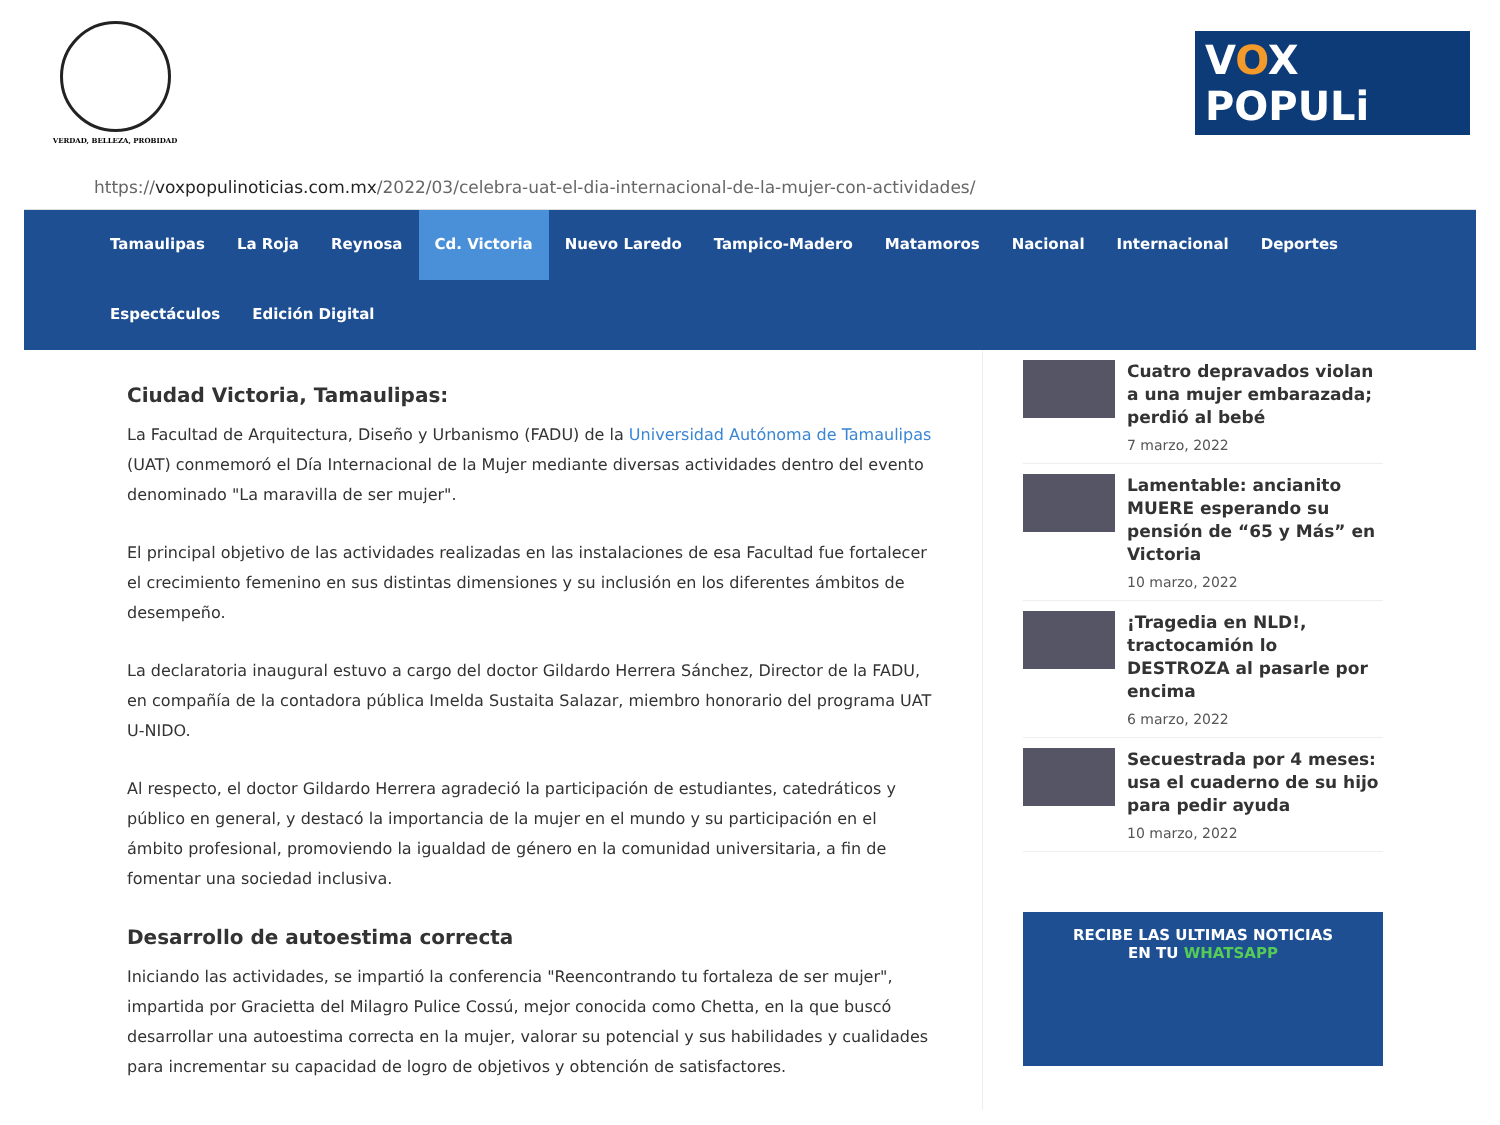VERDAD, BELLEZA, PROBIDAD
VOX POPULi
https:// voxpopulinoticias.com.mx /2022/03/celebra-uat-el-dia-internacional-de-la-mujer-con-actividades/
Tamaulipas La Roja Reynosa Cd. Victoria Nuevo Laredo Tampico-Madero Matamoros Nacional Internacional Deportes Espectáculos Edición Digital
Ciudad Victoria, Tamaulipas:
La Facultad de Arquitectura, Diseño y Urbanismo (FADU) de la Universidad Autónoma de Tamaulipas (UAT) conmemoró el Día Internacional de la Mujer mediante diversas actividades dentro del evento denominado "La maravilla de ser mujer".
El principal objetivo de las actividades realizadas en las instalaciones de esa Facultad fue fortalecer el crecimiento femenino en sus distintas dimensiones y su inclusión en los diferentes ámbitos de desempeño.
La declaratoria inaugural estuvo a cargo del doctor Gildardo Herrera Sánchez, Director de la FADU, en compañía de la contadora pública Imelda Sustaita Salazar, miembro honorario del programa UAT U-NIDO.
Al respecto, el doctor Gildardo Herrera agradeció la participación de estudiantes, catedráticos y público en general, y destacó la importancia de la mujer en el mundo y su participación en el ámbito profesional, promoviendo la igualdad de género en la comunidad universitaria, a fin de fomentar una sociedad inclusiva.
Desarrollo de autoestima correcta
Iniciando las actividades, se impartió la conferencia "Reencontrando tu fortaleza de ser mujer", impartida por Gracietta del Milagro Pulice Cossú, mejor conocida como Chetta, en la que buscó desarrollar una autoestima correcta en la mujer, valorar su potencial y sus habilidades y cualidades para incrementar su capacidad de logro de objetivos y obtención de satisfactores.
Cuatro depravados violan a una mujer embarazada; perdió al bebé
7 marzo, 2022
Lamentable: ancianito MUERE esperando su pensión de “65 y Más” en Victoria
10 marzo, 2022
¡Tragedia en NLD!, tractocamión lo DESTROZA al pasarle por encima
6 marzo, 2022
Secuestrada por 4 meses: usa el cuaderno de su hijo para pedir ayuda
10 marzo, 2022
RECIBE LAS ULTIMAS NOTICIAS
EN TU WHATSAPP